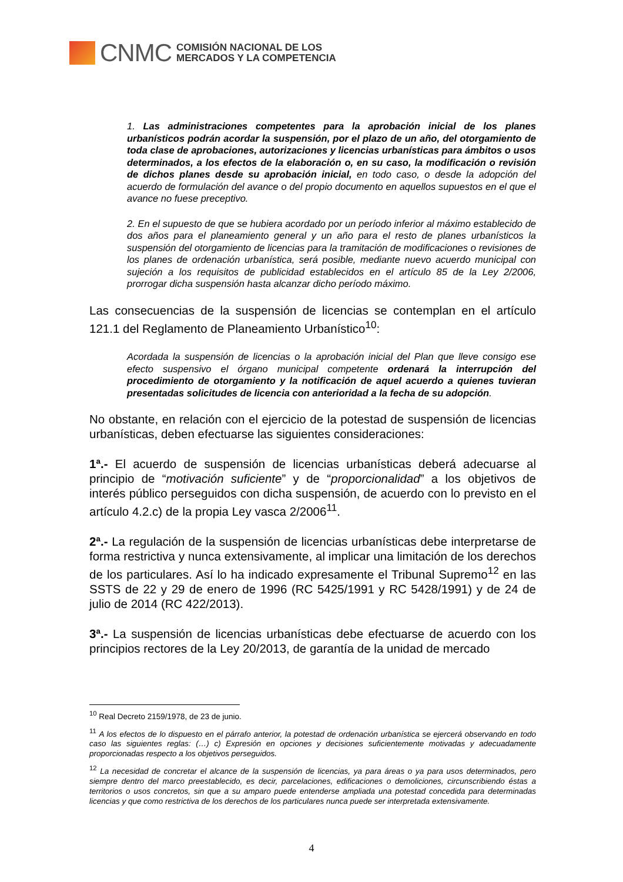CNMC
COMISIÓN NACIONAL DE LOS
MERCADOS Y LA COMPETENCIA
1. Las administraciones competentes para la aprobación inicial de los planes urbanísticos podrán acordar la suspensión, por el plazo de un año, del otorgamiento de toda clase de aprobaciones, autorizaciones y licencias urbanísticas para ámbitos o usos determinados, a los efectos de la elaboración o, en su caso, la modificación o revisión de dichos planes desde su aprobación inicial, en todo caso, o desde la adopción del acuerdo de formulación del avance o del propio documento en aquellos supuestos en el que el avance no fuese preceptivo.
2. En el supuesto de que se hubiera acordado por un período inferior al máximo establecido de dos años para el planeamiento general y un año para el resto de planes urbanísticos la suspensión del otorgamiento de licencias para la tramitación de modificaciones o revisiones de los planes de ordenación urbanística, será posible, mediante nuevo acuerdo municipal con sujeción a los requisitos de publicidad establecidos en el artículo 85 de la Ley 2/2006, prorrogar dicha suspensión hasta alcanzar dicho período máximo.
Las consecuencias de la suspensión de licencias se contemplan en el artículo 121.1 del Reglamento de Planeamiento Urbanístico<sup>10</sup>:
Acordada la suspensión de licencias o la aprobación inicial del Plan que lleve consigo ese efecto suspensivo el órgano municipal competente ordenará la interrupción del procedimiento de otorgamiento y la notificación de aquel acuerdo a quienes tuvieran presentadas solicitudes de licencia con anterioridad a la fecha de su adopción.
No obstante, en relación con el ejercicio de la potestad de suspensión de licencias urbanísticas, deben efectuarse las siguientes consideraciones:
1ª.- El acuerdo de suspensión de licencias urbanísticas deberá adecuarse al principio de “motivación suficiente” y de “proporcionalidad” a los objetivos de interés público perseguidos con dicha suspensión, de acuerdo con lo previsto en el artículo 4.2.c) de la propia Ley vasca 2/2006<sup>11</sup>.
2ª.- La regulación de la suspensión de licencias urbanísticas debe interpretarse de forma restrictiva y nunca extensivamente, al implicar una limitación de los derechos de los particulares. Así lo ha indicado expresamente el Tribunal Supremo<sup>12</sup> en las SSTS de 22 y 29 de enero de 1996 (RC 5425/1991 y RC 5428/1991) y de 24 de julio de 2014 (RC 422/2013).
3ª.- La suspensión de licencias urbanísticas debe efectuarse de acuerdo con los principios rectores de la Ley 20/2013, de garantía de la unidad de mercado
<sup>10</sup> Real Decreto 2159/1978, de 23 de junio.
<sup>11</sup> A los efectos de lo dispuesto en el párrafo anterior, la potestad de ordenación urbanística se ejercerá observando en todo caso las siguientes reglas: (…) c) Expresión en opciones y decisiones suficientemente motivadas y adecuadamente proporcionadas respecto a los objetivos perseguidos.
<sup>12</sup> La necesidad de concretar el alcance de la suspensión de licencias, ya para áreas o ya para usos determinados, pero siempre dentro del marco preestablecido, es decir, parcelaciones, edificaciones o demoliciones, circunscribiendo éstas a territorios o usos concretos, sin que a su amparo puede entenderse ampliada una potestad concedida para determinadas licencias y que como restrictiva de los derechos de los particulares nunca puede ser interpretada extensivamente.
4